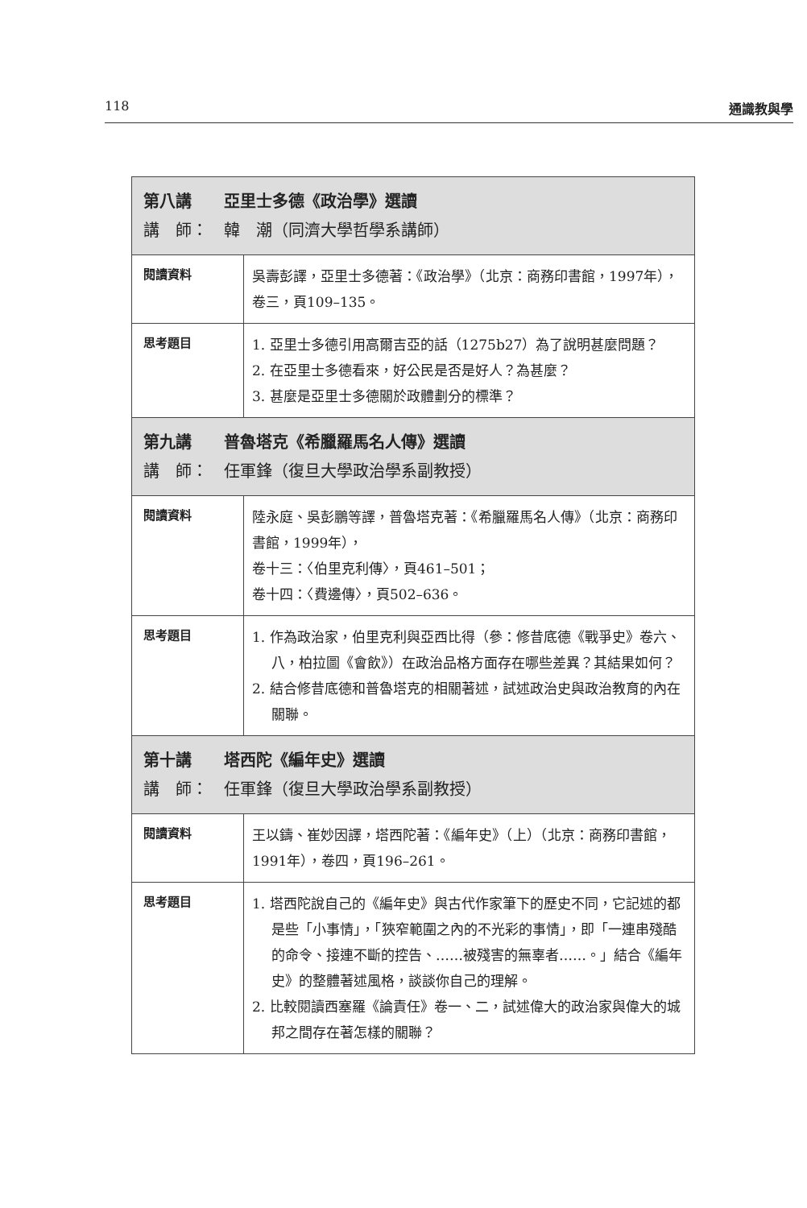118 通識教與學
| 第八講 亞里士多德《政治學》選讀 講 師： 韓 潮（同濟大學哲學系講師） | |
| --- | --- |
| 閱讀資料 | 吳壽彭譯，亞里士多德著：《政治學》（北京：商務印書館，1997年），卷三，頁109–135。 |
| 思考題目 | 1. 亞里士多德引用高爾吉亞的話（1275b27）為了說明甚麼問題？ 2. 在亞里士多德看來，好公民是否是好人？為甚麼？ 3. 甚麼是亞里士多德關於政體劃分的標準？ |
| 第九講 普魯塔克《希臘羅馬名人傳》選讀 講 師： 任軍鋒（復旦大學政治學系副教授） | |
| 閱讀資料 | 陸永庭、吳彭鵬等譯，普魯塔克著：《希臘羅馬名人傳》（北京：商務印書館，1999年）， 卷十三：〈伯里克利傳〉，頁461–501； 卷十四：〈費邊傳〉，頁502–636。 |
| 思考題目 | 1. 作為政治家，伯里克利與亞西比得（參：修昔底德《戰爭史》卷六、八，柏拉圖《會飲》）在政治品格方面存在哪些差異？其結果如何？ 2. 結合修昔底德和普魯塔克的相關著述，試述政治史與政治教育的內在關聯。 |
| 第十講 塔西陀《編年史》選讀 講 師： 任軍鋒（復旦大學政治學系副教授） | |
| 閱讀資料 | 王以鑄、崔妙因譯，塔西陀著：《編年史》（上）（北京：商務印書館，1991年），卷四，頁196–261。 |
| 思考題目 | 1. 塔西陀說自己的《編年史》與古代作家筆下的歷史不同，它記述的都是些「小事情」，「狹窄範圍之內的不光彩的事情」，即「一連串殘酷的命令、接連不斷的控告、……被殘害的無辜者……。」結合《編年史》的整體著述風格，談談你自己的理解。 2. 比較閱讀西塞羅《論責任》卷一、二，試述偉大的政治家與偉大的城邦之間存在著怎樣的關聯？ |